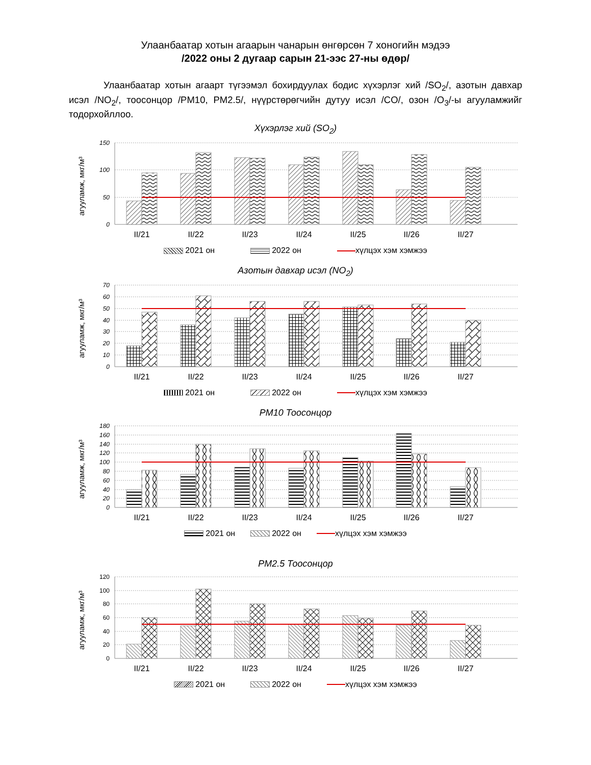Улаанбаатар хотын агаарын чанарын өнгөрсөн 7 хоногийн мэдээ
/2022 оны 2 дугаар сарын 21-ээс 27-ны өдөр/
Улаанбаатар хотын агаарт түгээмэл бохирдуулах бодис хүхэрлэг хий /SO<sub>2</sub>/, азотын давхар исэл /NO<sub>2</sub>/, тоосонцор /PM10, PM2.5/, нүүрстөрөгчийн дутуу исэл /CO/, озон /O<sub>3</sub>/-ы агууламжийг тодорхойллоо.
Хүхэрлэг хий (SO<sub>2</sub>)
150
100
50
0
агууламж, мкг/м³
II/21
II/22
II/23
II/24
II/25
II/26
II/27
2021 он 2022 он хүлцэх хэм хэмжээ
Азотын давхар исэл (NO<sub>2</sub>)
70
60
50
40
30
20
10
0
агууламж, мкг/м³
II/21
II/22
II/23
II/24
II/25
II/26
II/27
2021 он 2022 он хүлцэх хэм хэмжээ
PM10 Тоосонцор
180
160
140
120
100
80
60
40
20
0
агууламж, мкг/м³
II/21
II/22
II/23
II/24
II/25
II/26
II/27
2021 он 2022 он хүлцэх хэм хэмжээ
PM2.5 Тоосонцор
120
100
80
60
40
20
0
агууламж, мкг/м³
II/21
II/22
II/23
II/24
II/25
II/26
II/27
2021 он 2022 он хүлцэх хэм хэмжээ